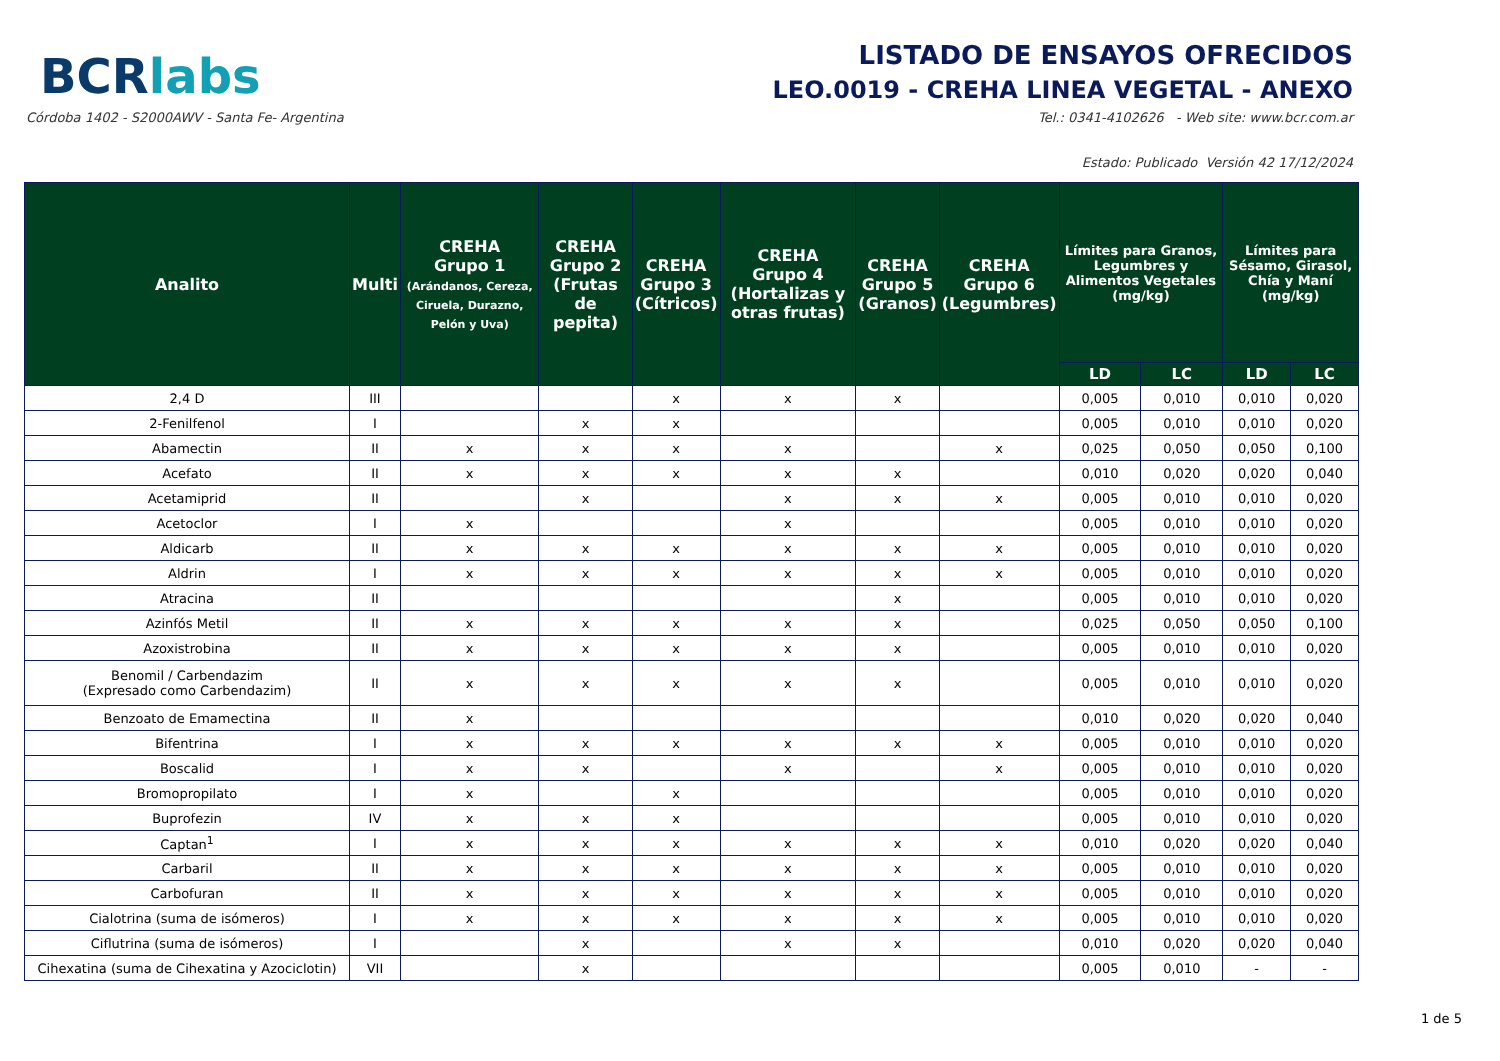BCRlabs
Córdoba 1402 - S2000AWV - Santa Fe- Argentina
LISTADO DE ENSAYOS OFRECIDOS
LEO.0019 - CREHA LINEA VEGETAL - ANEXO
Tel.: 0341-4102626 - Web site: www.bcr.com.ar
Estado: Publicado Versión 42 17/12/2024
| Analito | Multi | CREHA Grupo 1 (Arándanos, Cereza, Ciruela, Durazno, Pelón y Uva) | CREHA Grupo 2 (Frutas de pepita) | CREHA Grupo 3 (Cítricos) | CREHA Grupo 4 (Hortalizas y otras frutas) | CREHA Grupo 5 (Granos) | CREHA Grupo 6 (Legumbres) | Límites para Granos, Legumbres y Alimentos Vegetales (mg/kg) | | Límites para Sésamo, Girasol, Chía y Maní (mg/kg) | |
| --- | --- | --- | --- | --- | --- | --- | --- | --- | --- | --- | --- |
| | | | | | | | | LD | LC | LD | LC |
| 2,4 D | III | | | x | x | x | | 0,005 | 0,010 | 0,010 | 0,020 |
| 2-Fenilfenol | I | | x | x | | | | 0,005 | 0,010 | 0,010 | 0,020 |
| Abamectin | II | x | x | x | x | | x | 0,025 | 0,050 | 0,050 | 0,100 |
| Acefato | II | x | x | x | x | x | | 0,010 | 0,020 | 0,020 | 0,040 |
| Acetamiprid | II | | x | | x | x | x | 0,005 | 0,010 | 0,010 | 0,020 |
| Acetoclor | I | x | | | x | | | 0,005 | 0,010 | 0,010 | 0,020 |
| Aldicarb | II | x | x | x | x | x | x | 0,005 | 0,010 | 0,010 | 0,020 |
| Aldrin | I | x | x | x | x | x | x | 0,005 | 0,010 | 0,010 | 0,020 |
| Atracina | II | | | | | x | | 0,005 | 0,010 | 0,010 | 0,020 |
| Azinfós Metil | II | x | x | x | x | x | | 0,025 | 0,050 | 0,050 | 0,100 |
| Azoxistrobina | II | x | x | x | x | x | | 0,005 | 0,010 | 0,010 | 0,020 |
| Benomil / Carbendazim (Expresado como Carbendazim) | II | x | x | x | x | x | | 0,005 | 0,010 | 0,010 | 0,020 |
| Benzoato de Emamectina | II | x | | | | | | 0,010 | 0,020 | 0,020 | 0,040 |
| Bifentrina | I | x | x | x | x | x | x | 0,005 | 0,010 | 0,010 | 0,020 |
| Boscalid | I | x | x | | x | | x | 0,005 | 0,010 | 0,010 | 0,020 |
| Bromopropilato | I | x | | x | | | | 0,005 | 0,010 | 0,010 | 0,020 |
| Buprofezin | IV | x | x | x | | | | 0,005 | 0,010 | 0,010 | 0,020 |
| Captan<sup>1</sup> | I | x | x | x | x | x | x | 0,010 | 0,020 | 0,020 | 0,040 |
| Carbaril | II | x | x | x | x | x | x | 0,005 | 0,010 | 0,010 | 0,020 |
| Carbofuran | II | x | x | x | x | x | x | 0,005 | 0,010 | 0,010 | 0,020 |
| Cialotrina (suma de isómeros) | I | x | x | x | x | x | x | 0,005 | 0,010 | 0,010 | 0,020 |
| Ciflutrina (suma de isómeros) | I | | x | | x | x | | 0,010 | 0,020 | 0,020 | 0,040 |
| Cihexatina (suma de Cihexatina y Azociclotin) | VII | | x | | | | | 0,005 | 0,010 | - | - |
1 de 5